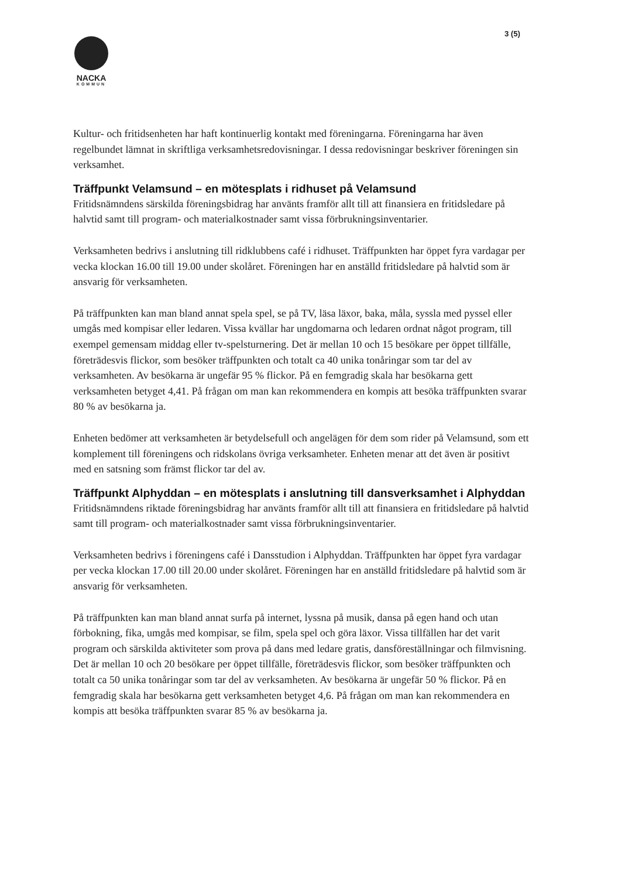3 (5)
NACKA
KOMMUN
Kultur- och fritidsenheten har haft kontinuerlig kontakt med föreningarna. Föreningarna har även regelbundet lämnat in skriftliga verksamhetsredovisningar. I dessa redovisningar beskriver föreningen sin verksamhet.
Träffpunkt Velamsund – en mötesplats i ridhuset på Velamsund
Fritidsnämndens särskilda föreningsbidrag har använts framför allt till att finansiera en fritidsledare på halvtid samt till program- och materialkostnader samt vissa förbrukningsinventarier.
Verksamheten bedrivs i anslutning till ridklubbens café i ridhuset. Träffpunkten har öppet fyra vardagar per vecka klockan 16.00 till 19.00 under skolåret. Föreningen har en anställd fritidsledare på halvtid som är ansvarig för verksamheten.
På träffpunkten kan man bland annat spela spel, se på TV, läsa läxor, baka, måla, syssla med pyssel eller umgås med kompisar eller ledaren. Vissa kvällar har ungdomarna och ledaren ordnat något program, till exempel gemensam middag eller tv-spelsturnering. Det är mellan 10 och 15 besökare per öppet tillfälle, företrädesvis flickor, som besöker träffpunkten och totalt ca 40 unika tonåringar som tar del av verksamheten. Av besökarna är ungefär 95 % flickor. På en femgradig skala har besökarna gett verksamheten betyget 4,41. På frågan om man kan rekommendera en kompis att besöka träffpunkten svarar 80 % av besökarna ja.
Enheten bedömer att verksamheten är betydelsefull och angelägen för dem som rider på Velamsund, som ett komplement till föreningens och ridskolans övriga verksamheter. Enheten menar att det även är positivt med en satsning som främst flickor tar del av.
Träffpunkt Alphyddan – en mötesplats i anslutning till dansverksamhet i Alphyddan
Fritidsnämndens riktade föreningsbidrag har använts framför allt till att finansiera en fritidsledare på halvtid samt till program- och materialkostnader samt vissa förbrukningsinventarier.
Verksamheten bedrivs i föreningens café i Dansstudion i Alphyddan. Träffpunkten har öppet fyra vardagar per vecka klockan 17.00 till 20.00 under skolåret. Föreningen har en anställd fritidsledare på halvtid som är ansvarig för verksamheten.
På träffpunkten kan man bland annat surfa på internet, lyssna på musik, dansa på egen hand och utan förbokning, fika, umgås med kompisar, se film, spela spel och göra läxor. Vissa tillfällen har det varit program och särskilda aktiviteter som prova på dans med ledare gratis, dansföreställningar och filmvisning. Det är mellan 10 och 20 besökare per öppet tillfälle, företrädesvis flickor, som besöker träffpunkten och totalt ca 50 unika tonåringar som tar del av verksamheten. Av besökarna är ungefär 50 % flickor. På en femgradig skala har besökarna gett verksamheten betyget 4,6. På frågan om man kan rekommendera en kompis att besöka träffpunkten svarar 85 % av besökarna ja.